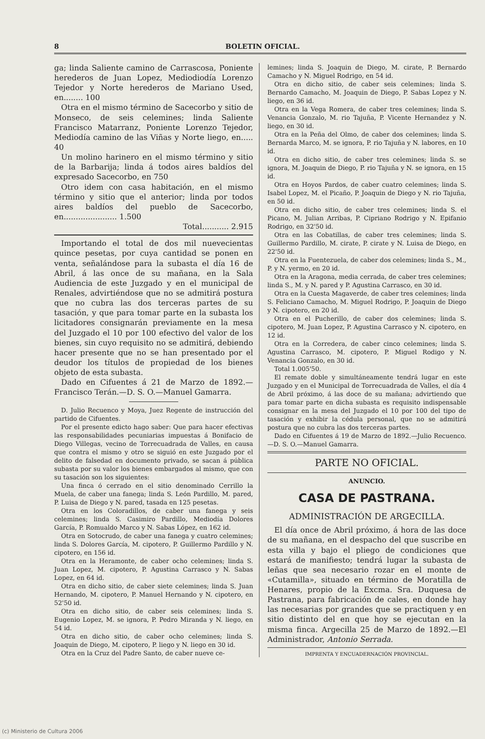8 BOLETIN OFICIAL.
ga; linda Saliente camino de Carrascosa, Poniente herederos de Juan Lopez, Mediodiodía Lorenzo Tejedor y Norte herederos de Mariano Used, en........ 100
Otra en el mismo término de Sacecorbo y sitio de Monseco, de seis celemines; linda Saliente Francisco Matarranz, Poniente Lorenzo Tejedor, Mediodía camino de las Viñas y Norte liego, en..... 40
Un molino harinero en el mismo término y sitio de la Barbarija; linda á todos aires baldíos del expresado Sacecorbo, en 750
Otro idem con casa habitación, en el mismo término y sitio que el anterior; linda por todos aires baldíos del pueblo de Sacecorbo, en...................... 1.500
Total........... 2.915
Importando el total de dos mil nuevecientas quince pesetas, por cuya cantidad se ponen en venta, señalándose para la subasta el día 16 de Abril, á las once de su mañana, en la Sala Audiencia de este Juzgado y en el municipal de Renales, advirtiéndose que no se admitirá postura que no cubra las dos terceras partes de su tasación, y que para tomar parte en la subasta los licitadores consignarán previamente en la mesa del Juzgado el 10 por 100 efectivo del valor de los bienes, sin cuyo requisito no se admitirá, debiendo hacer presente que no se han presentado por el deudor los títulos de propiedad de los bienes objeto de esta subasta.
Dado en Cifuentes á 21 de Marzo de 1892.—Francisco Terán.—D. S. O.—Manuel Gamarra.
D. Julio Recuenco y Moya, Juez Regente de instrucción del partido de Cifuentes.
Por el presente edicto hago saber: Que para hacer efectivas las responsabilidades pecuniarias impuestas á Bonifacio de Diego Villegas, vecino de Torrecuadrada de Valles, en causa que contra el mismo y otro se siguió en este Juzgado por el delito de falsedad en documento privado, se sacan á pública subasta por su valor los bienes embargados al mismo, que con su tasación son los siguientes:
Una finca ó cerrado en el sitio denominado Cerrillo la Muela, de caber una fanega; linda S. León Pardillo, M. pared, P. Luisa de Diego y N. pared, tasada en 125 pesetas.
Otra en los Coloradillos, de caber una fanega y seis celemines; linda S. Casimiro Pardillo, Mediodía Dolores García, P. Romualdo Marco y N. Sabas López, en 162 id.
Otra en Sotocrudo, de caber una fanega y cuatro celemines; linda S. Dolores García, M. cipotero, P. Guillermo Pardillo y N. cipotero, en 156 id.
Otra en la Heramonte, de caber ocho celemines; linda S. Juan Lopez, M. cipotero, P. Agustina Carrasco y N. Sabas Lopez, en 64 id.
Otra en dicho sitio, de caber siete celemines; linda S. Juan Hernando, M. cipotero, P. Manuel Hernando y N. cipotero, en 52'50 id.
Otra en dicho sitio, de caber seis celemines; linda S. Eugenio Lopez, M. se ignora, P. Pedro Miranda y N. liego, en 54 id.
Otra en dicho sitio, de caber ocho celemines; linda S. Joaquin de Diego, M. cipotero, P. liego y N. liego en 30 id.
Otra en la Cruz del Padre Santo, de caber nueve ce-
lemines; linda S. Joaquin de Diego, M. cirate, P. Bernardo Camacho y N. Miguel Rodrigo, en 54 id.
Otra en dicho sitio, de caber seis celemines; linda S. Bernardo Camacho, M. Joaquin de Diego, P. Sabas Lopez y N. liego, en 36 id.
Otra en la Vega Romera, de caber tres celemines; linda S. Venancia Gonzalo, M. rio Tajuña, P. Vicente Hernandez y N. liego, en 30 id.
Otra en la Peña del Olmo, de caber dos celemines; linda S. Bernarda Marco, M. se ignora, P. rio Tajuña y N. labores, en 10 id.
Otra en dicho sitio, de caber tres celemines; linda S. se ignora, M. Joaquin de Diego, P. rio Tajuña y N. se ignora, en 15 id.
Otra en Hoyos Pardos, de caber cuatro celemines; linda S. Isabel Lopez, M. el Picaño, P. Joaquin de Diego y N. rio Tajuña, en 50 id.
Otra en dicho sitio, de caber tres celemines; linda S. el Picano, M. Julian Arribas, P. Cipriano Rodrigo y N. Epifanio Rodrigo, en 32'50 id.
Otra en las Cobatillas, de caber tres celemines; linda S. Guillermo Pardillo, M. cirate, P. cirate y N. Luisa de Diego, en 22'50 id.
Otra en la Fuentezuela, de caber dos celemines; linda S., M., P. y N. yermo, en 20 id.
Otra en la Aragona, media cerrada, de caber tres celemines; linda S., M. y N. pared y P. Agustina Carrasco, en 30 id.
Otra en la Cuesta Magaverde, de caber tres celemines; linda S. Feliciano Camacho, M. Miguel Rodrigo, P. Joaquin de Diego y N. cipotero, en 20 id.
Otra en el Pucherillo, de caber dos celemines; linda S. cipotero, M. Juan Lopez, P. Agustina Carrasco y N. cipotero, en 12 id.
Otra en la Corredera, de caber cinco celemines; linda S. Agustina Carrasco, M. cipotero, P. Miguel Rodigo y N. Venancia Gonzalo, en 30 id.
Total 1.005'50.
El remate doble y simultáneamente tendrá lugar en este Juzgado y en el Municipal de Torrecuadrada de Valles, el día 4 de Abril próximo, á las doce de su mañana; advirtiendo que para tomar parte en dicha subasta es requisito indispensable consignar en la mesa del Juzgado el 10 por 100 del tipo de tasación y exhibir la cédula personal, que no se admitirá postura que no cubra las dos terceras partes.
Dado en Cifuentes á 19 de Marzo de 1892.—Julio Recuenco.—D. S. O.—Manuel Gamarra.
PARTE NO OFICIAL.
ANUNCIO.
CASA DE PASTRANA.
ADMINISTRACIÓN DE ARGECILLA.
El día once de Abril próximo, á hora de las doce de su mañana, en el despacho del que suscribe en esta villa y bajo el pliego de condiciones que estará de manifiesto; tendrá lugar la subasta de leñas que sea necesario rozar en el monte de «Cutamilla», situado en término de Moratilla de Henares, propio de la Excma. Sra. Duquesa de Pastrana, para fabricación de cales, en donde hay las necesarias por grandes que se practiquen y en sitio distinto del en que hoy se ejecutan en la misma finca. Argecilla 25 de Marzo de 1892.—El Administrador, Antonio Serrada.
IMPRENTA Y ENCUADERNACIÓN PROVINCIAL.
(c) Ministerio de Cultura 2006